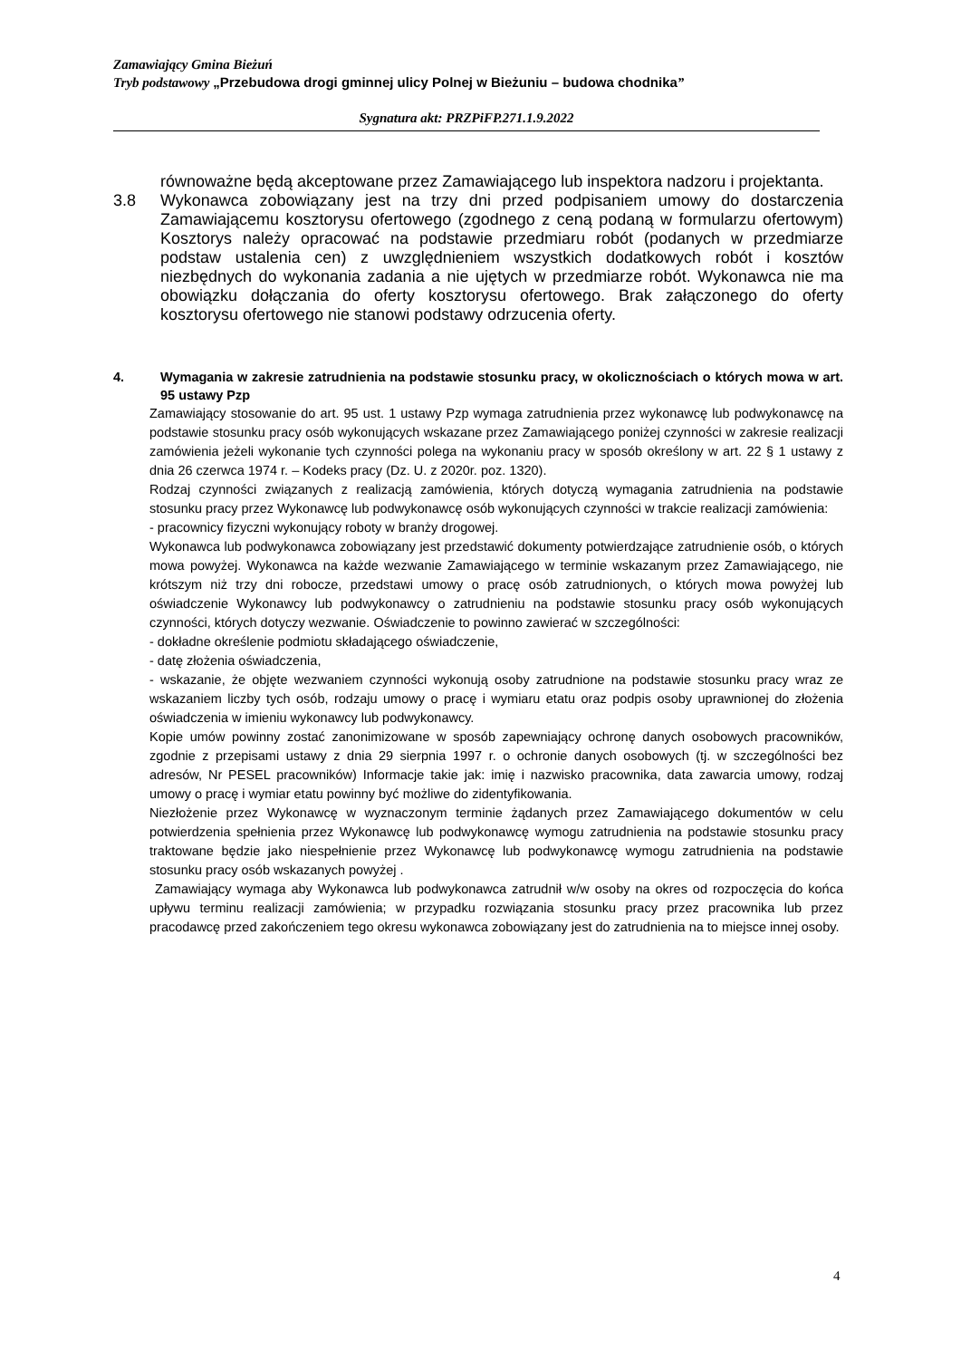Zamawiający Gmina Bieżuń
Tryb podstawowy „Przebudowa drogi gminnej ulicy Polnej w Bieżuniu – budowa chodnika”
Sygnatura akt: PRZPiFP.271.1.9.2022
równoważne będą akceptowane przez Zamawiającego lub inspektora nadzoru i projektanta.
3.8
Wykonawca zobowiązany jest na trzy dni przed podpisaniem umowy do dostarczenia Zamawiającemu kosztorysu ofertowego (zgodnego z ceną podaną w formularzu ofertowym) Kosztorys należy opracować na podstawie przedmiaru robót (podanych w przedmiarze podstaw ustalenia cen) z uwzględnieniem wszystkich dodatkowych robót i kosztów niezbędnych do wykonania zadania a nie ujętych w przedmiarze robót. Wykonawca nie ma obowiązku dołączania do oferty kosztorysu ofertowego. Brak załączonego do oferty kosztorysu ofertowego nie stanowi podstawy odrzucenia oferty.
4. Wymagania w zakresie zatrudnienia na podstawie stosunku pracy, w okolicznościach o których mowa w art. 95 ustawy Pzp
Zamawiający stosowanie do art. 95 ust. 1 ustawy Pzp wymaga zatrudnienia przez wykonawcę lub podwykonawcę na podstawie stosunku pracy osób wykonujących wskazane przez Zamawiającego poniżej czynności w zakresie realizacji zamówienia jeżeli wykonanie tych czynności polega na wykonaniu pracy w sposób określony w art. 22 § 1 ustawy z dnia 26 czerwca 1974 r. – Kodeks pracy (Dz. U. z 2020r. poz. 1320).
Rodzaj czynności związanych z realizacją zamówienia, których dotyczą wymagania zatrudnienia na podstawie stosunku pracy przez Wykonawcę lub podwykonawcę osób wykonujących czynności w trakcie realizacji zamówienia:
- pracownicy fizyczni wykonujący roboty w branży drogowej.
Wykonawca lub podwykonawca zobowiązany jest przedstawić dokumenty potwierdzające zatrudnienie osób, o których mowa powyżej. Wykonawca na każde wezwanie Zamawiającego w terminie wskazanym przez Zamawiającego, nie krótszym niż trzy dni robocze, przedstawi umowy o pracę osób zatrudnionych, o których mowa powyżej lub oświadczenie Wykonawcy lub podwykonawcy o zatrudnieniu na podstawie stosunku pracy osób wykonujących czynności, których dotyczy wezwanie. Oświadczenie to powinno zawierać w szczególności:
- dokładne określenie podmiotu składającego oświadczenie,
- datę złożenia oświadczenia,
- wskazanie, że objęte wezwaniem czynności wykonują osoby zatrudnione na podstawie stosunku pracy wraz ze wskazaniem liczby tych osób, rodzaju umowy o pracę i wymiaru etatu oraz podpis osoby uprawnionej do złożenia oświadczenia w imieniu wykonawcy lub podwykonawcy.
Kopie umów powinny zostać zanonimizowane w sposób zapewniający ochronę danych osobowych pracowników, zgodnie z przepisami ustawy z dnia 29 sierpnia 1997 r. o ochronie danych osobowych (tj. w szczególności bez adresów, Nr PESEL pracowników) Informacje takie jak: imię i nazwisko pracownika, data zawarcia umowy, rodzaj umowy o pracę i wymiar etatu powinny być możliwe do zidentyfikowania.
Niezłożenie przez Wykonawcę w wyznaczonym terminie żądanych przez Zamawiającego dokumentów w celu potwierdzenia spełnienia przez Wykonawcę lub podwykonawcę wymogu zatrudnienia na podstawie stosunku pracy traktowane będzie jako niespełnienie przez Wykonawcę lub podwykonawcę wymogu zatrudnienia na podstawie stosunku pracy osób wskazanych powyżej .
Zamawiający wymaga aby Wykonawca lub podwykonawca zatrudnił w/w osoby na okres od rozpoczęcia do końca upływu terminu realizacji zamówienia; w przypadku rozwiązania stosunku pracy przez pracownika lub przez pracodawcę przed zakończeniem tego okresu wykonawca zobowiązany jest do zatrudnienia na to miejsce innej osoby.
4